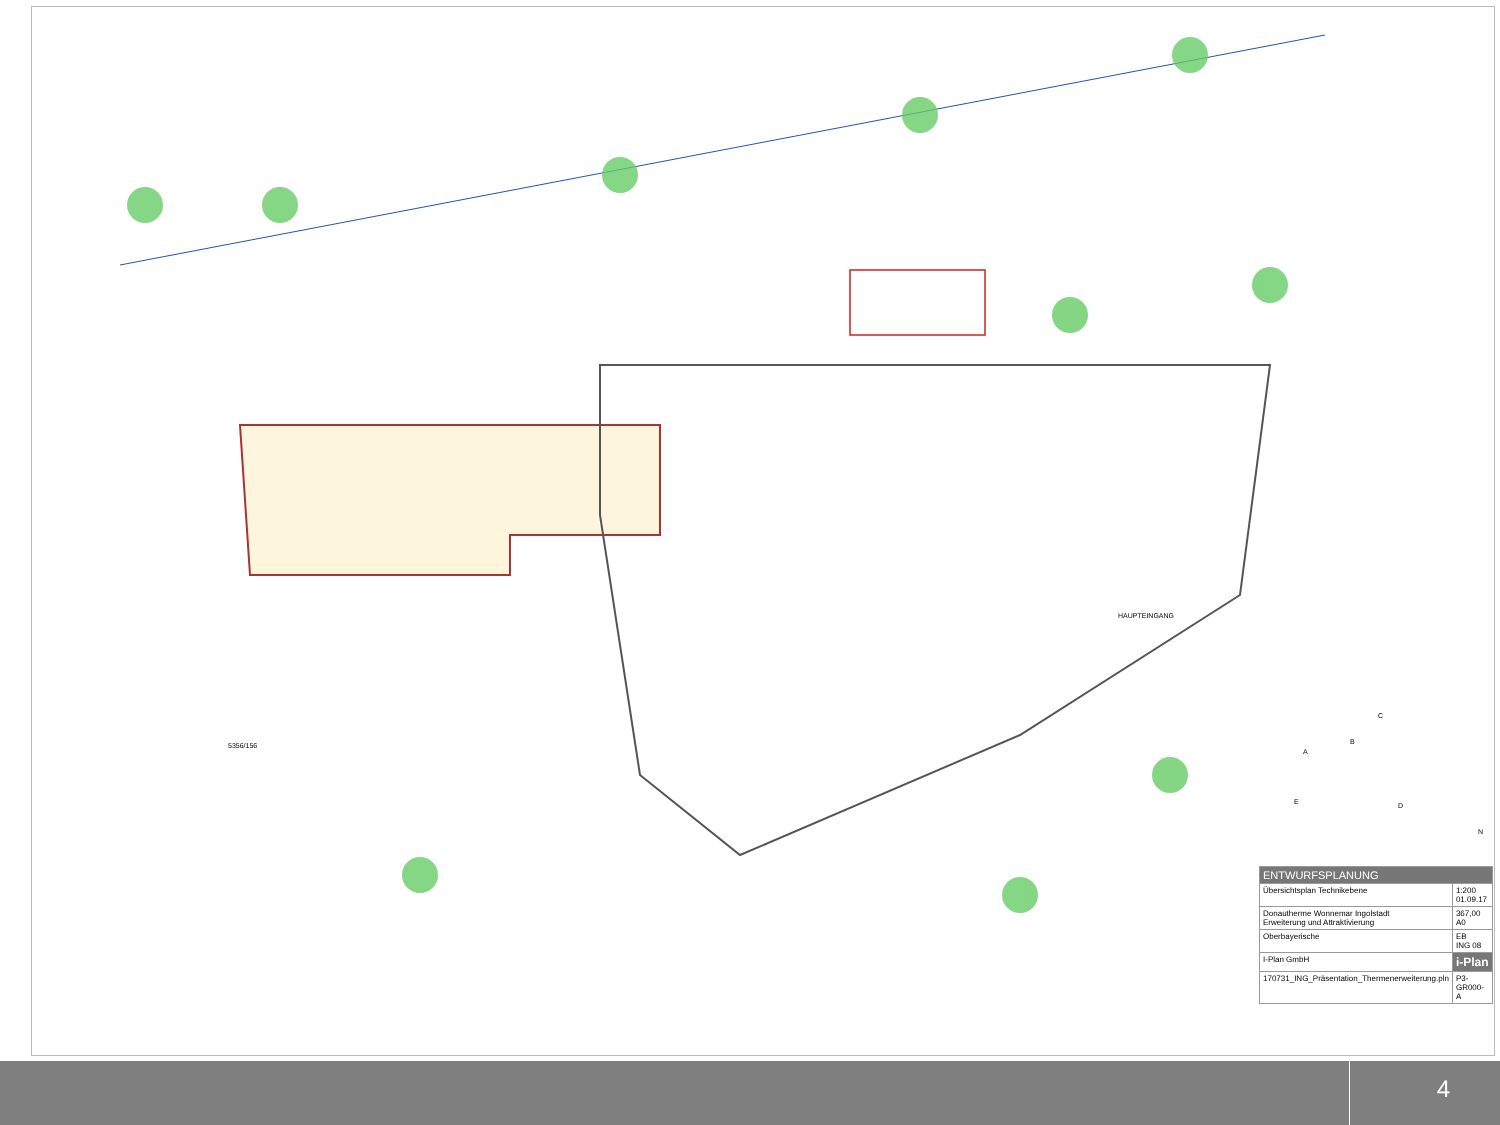5356/156
HAUPTEINGANG
A
B
C
D
E
N
| ENTWURFSPLANUNG | |
| Übersichtsplan Technikebene | 1:200 01.09.17 |
| Donautherme Wonnemar Ingolstadt Erweiterung und Attraktivierung | 367,00 A0 |
| Oberbayerische | EB ING 08 |
| I-Plan GmbH | i-Plan |
| 170731_ING_Präsentation_Thermenerweiterung.pln | P3-GR000-A |
4